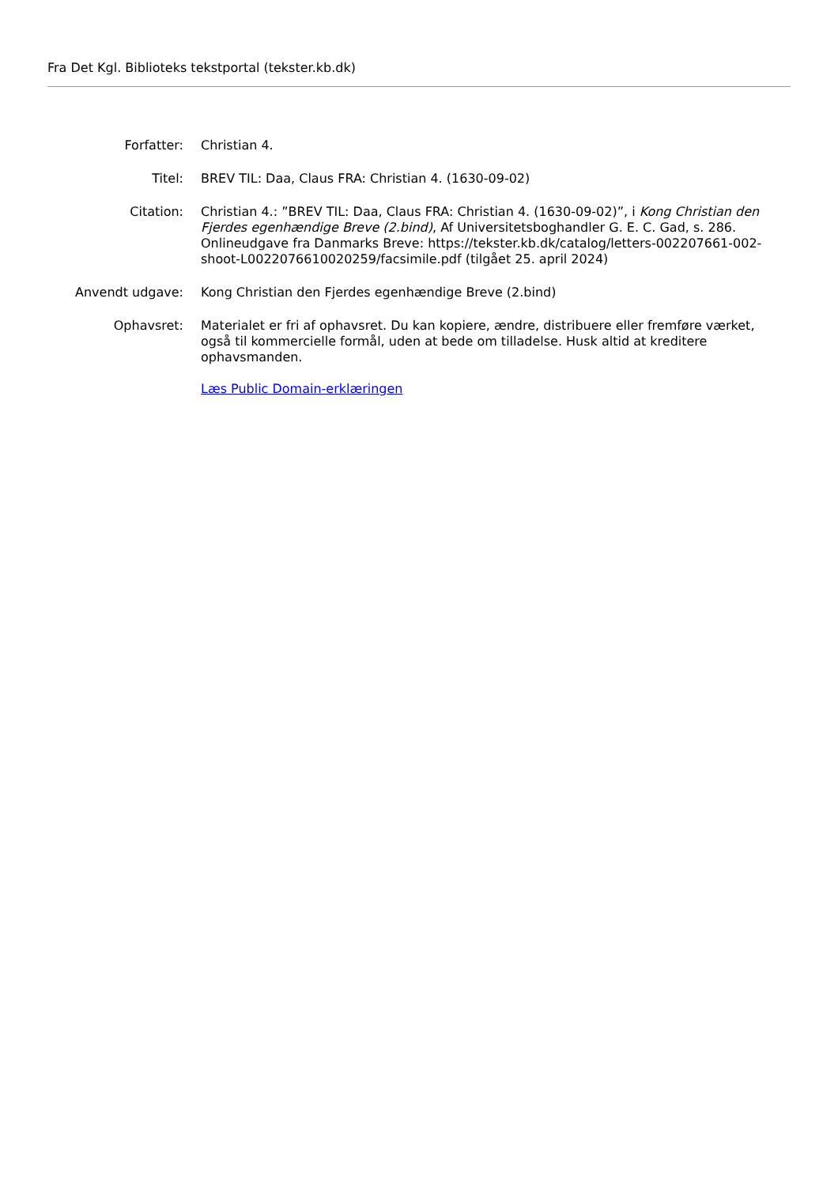Fra Det Kgl. Biblioteks tekstportal (tekster.kb.dk)
| Forfatter: | Christian 4. |
| Titel: | BREV TIL: Daa, Claus FRA: Christian 4. (1630-09-02) |
| Citation: | Christian 4.: ”BREV TIL: Daa, Claus FRA: Christian 4. (1630-09-02)”, i Kong Christian den Fjerdes egenhændige Breve (2.bind) , Af Universitetsboghandler G. E. C. Gad, s. 286. Onlineudgave fra Danmarks Breve: https://tekster.kb.dk/catalog/letters-002207661-002-shoot-L0022076610020259/facsimile.pdf (tilgået 25. april 2024) |
| Anvendt udgave: | Kong Christian den Fjerdes egenhændige Breve (2.bind) |
| Ophavsret: | Materialet er fri af ophavsret. Du kan kopiere, ændre, distribuere eller fremføre værket, også til kommercielle formål, uden at bede om tilladelse. Husk altid at kreditere ophavsmanden. Læs Public Domain-erklæringen |